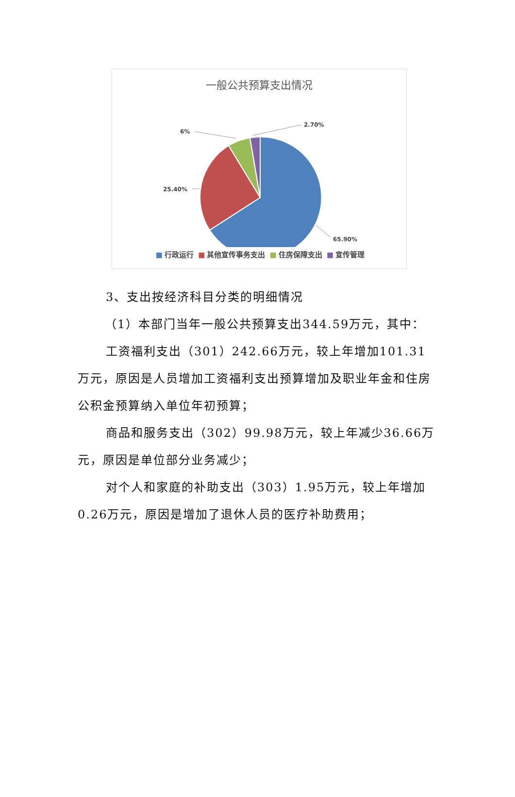一般公共预算支出情况
2.70%
6%
25.40%
65.90%
■ 行政运行 ■ 其他宣传事务支出 ■ 住房保障支出 ■ 宣传管理
3、支出按经济科目分类的明细情况
（1）本部门当年一般公共预算支出344.59万元，其中：
工资福利支出（301）242.66万元，较上年增加101.31万元，原因是人员增加工资福利支出预算增加及职业年金和住房公积金预算纳入单位年初预算；
商品和服务支出（302）99.98万元，较上年减少36.66万元，原因是单位部分业务减少；
对个人和家庭的补助支出（303）1.95万元，较上年增加0.26万元，原因是增加了退休人员的医疗补助费用；